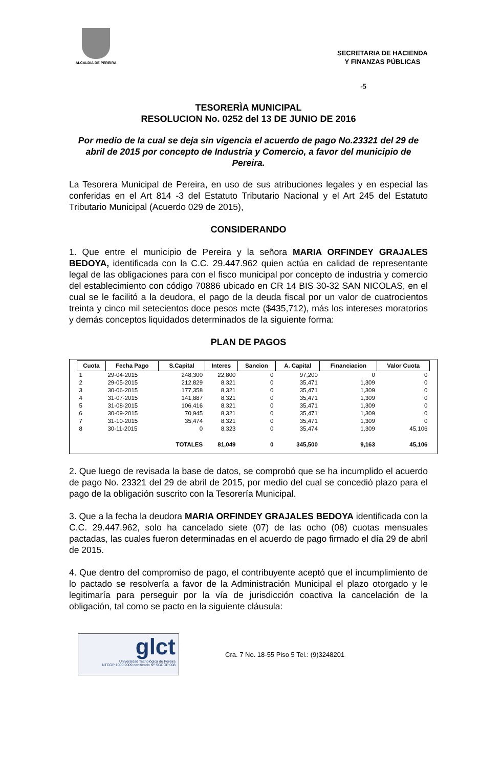ALCALDIA DE PEREIRA
SECRETARIA DE HACIENDA
Y FINANZAS PÚBLICAS
-5
TESORERÌA MUNICIPAL
RESOLUCION No. 0252 del 13 DE JUNIO DE 2016
Por medio de la cual se deja sin vigencia el acuerdo de pago No.23321 del 29 de abril de 2015 por concepto de Industria y Comercio, a favor del municipio de Pereira.
La Tesorera Municipal de Pereira, en uso de sus atribuciones legales y en especial las conferidas en el Art 814 -3 del Estatuto Tributario Nacional y el Art 245 del Estatuto Tributario Municipal (Acuerdo 029 de 2015),
CONSIDERANDO
1. Que entre el municipio de Pereira y la señora MARIA ORFINDEY GRAJALES BEDOYA, identificada con la C.C. 29.447.962 quien actúa en calidad de representante legal de las obligaciones para con el fisco municipal por concepto de industria y comercio del establecimiento con código 70886 ubicado en CR 14 BIS 30-32 SAN NICOLAS, en el cual se le facilitó a la deudora, el pago de la deuda fiscal por un valor de cuatrocientos treinta y cinco mil setecientos doce pesos mcte ($435,712), más los intereses moratorios y demás conceptos liquidados determinados de la siguiente forma:
PLAN DE PAGOS
| Cuota | Fecha Pago | S.Capital | Interes | Sancion | A. Capital | Financiacion | Valor Cuota |
| --- | --- | --- | --- | --- | --- | --- | --- |
| 1 | 29-04-2015 | 248,300 | 22,800 | 0 | 97,200 | 0 | 0 |
| 2 | 29-05-2015 | 212,829 | 8,321 | 0 | 35,471 | 1,309 | 0 |
| 3 | 30-06-2015 | 177,358 | 8,321 | 0 | 35,471 | 1,309 | 0 |
| 4 | 31-07-2015 | 141,887 | 8,321 | 0 | 35,471 | 1,309 | 0 |
| 5 | 31-08-2015 | 106,416 | 8,321 | 0 | 35,471 | 1,309 | 0 |
| 6 | 30-09-2015 | 70,945 | 8,321 | 0 | 35,471 | 1,309 | 0 |
| 7 | 31-10-2015 | 35,474 | 8,321 | 0 | 35,471 | 1,309 | 0 |
| 8 | 30-11-2015 | 0 | 8,323 | 0 | 35,474 | 1,309 | 45,106 |
| | | TOTALES | 81,049 | 0 | 345,500 | 9,163 | 45,106 |
2. Que luego de revisada la base de datos, se comprobó que se ha incumplido el acuerdo de pago No. 23321 del 29 de abril de 2015, por medio del cual se concedió plazo para el pago de la obligación suscrito con la Tesorería Municipal.
3. Que a la fecha la deudora MARIA ORFINDEY GRAJALES BEDOYA identificada con la C.C. 29.447.962, solo ha cancelado siete (07) de las ocho (08) cuotas mensuales pactadas, las cuales fueron determinadas en el acuerdo de pago firmado el día 29 de abril de 2015.
4. Que dentro del compromiso de pago, el contribuyente aceptó que el incumplimiento de lo pactado se resolvería a favor de la Administración Municipal el plazo otorgado y le legitimaría para perseguir por la vía de jurisdicción coactiva la cancelación de la obligación, tal como se pacto en la siguiente cláusula:
glct
Universidad Tecnológica de Pereira
NTCGP 1000:2009 certificado Nº SGCGP 008
Cra. 7 No. 18-55 Piso 5 Tel.: (9)3248201